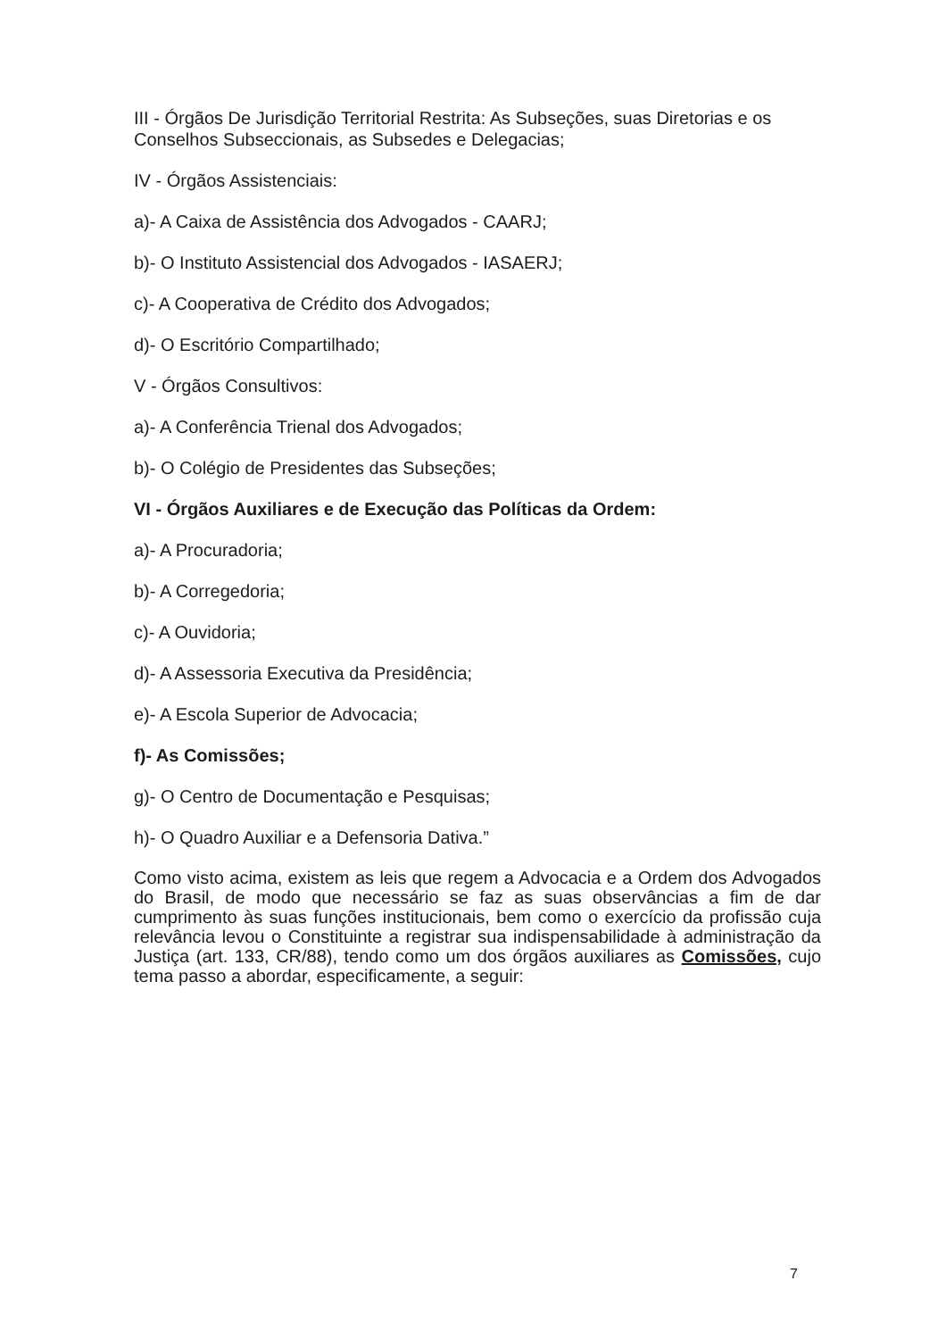III - Órgãos De Jurisdição Territorial Restrita: As Subseções, suas Diretorias e os Conselhos Subseccionais, as Subsedes e Delegacias;
IV - Órgãos Assistenciais:
a)- A Caixa de Assistência dos Advogados - CAARJ;
b)- O Instituto Assistencial dos Advogados - IASAERJ;
c)- A Cooperativa de Crédito dos Advogados;
d)- O Escritório Compartilhado;
V - Órgãos Consultivos:
a)- A Conferência Trienal dos Advogados;
b)- O Colégio de Presidentes das Subseções;
VI - Órgãos Auxiliares e de Execução das Políticas da Ordem:
a)- A Procuradoria;
b)- A Corregedoria;
c)- A Ouvidoria;
d)- A Assessoria Executiva da Presidência;
e)- A Escola Superior de Advocacia;
f)- As Comissões;
g)- O Centro de Documentação e Pesquisas;
h)- O Quadro Auxiliar e a Defensoria Dativa.”
Como visto acima, existem as leis que regem a Advocacia e a Ordem dos Advogados do Brasil, de modo que necessário se faz as suas observâncias a fim de dar cumprimento às suas funções institucionais, bem como o exercício da profissão cuja relevância levou o Constituinte a registrar sua indispensabilidade à administração da Justiça (art. 133, CR/88), tendo como um dos órgãos auxiliares as Comissões, cujo tema passo a abordar, especificamente, a seguir:
7